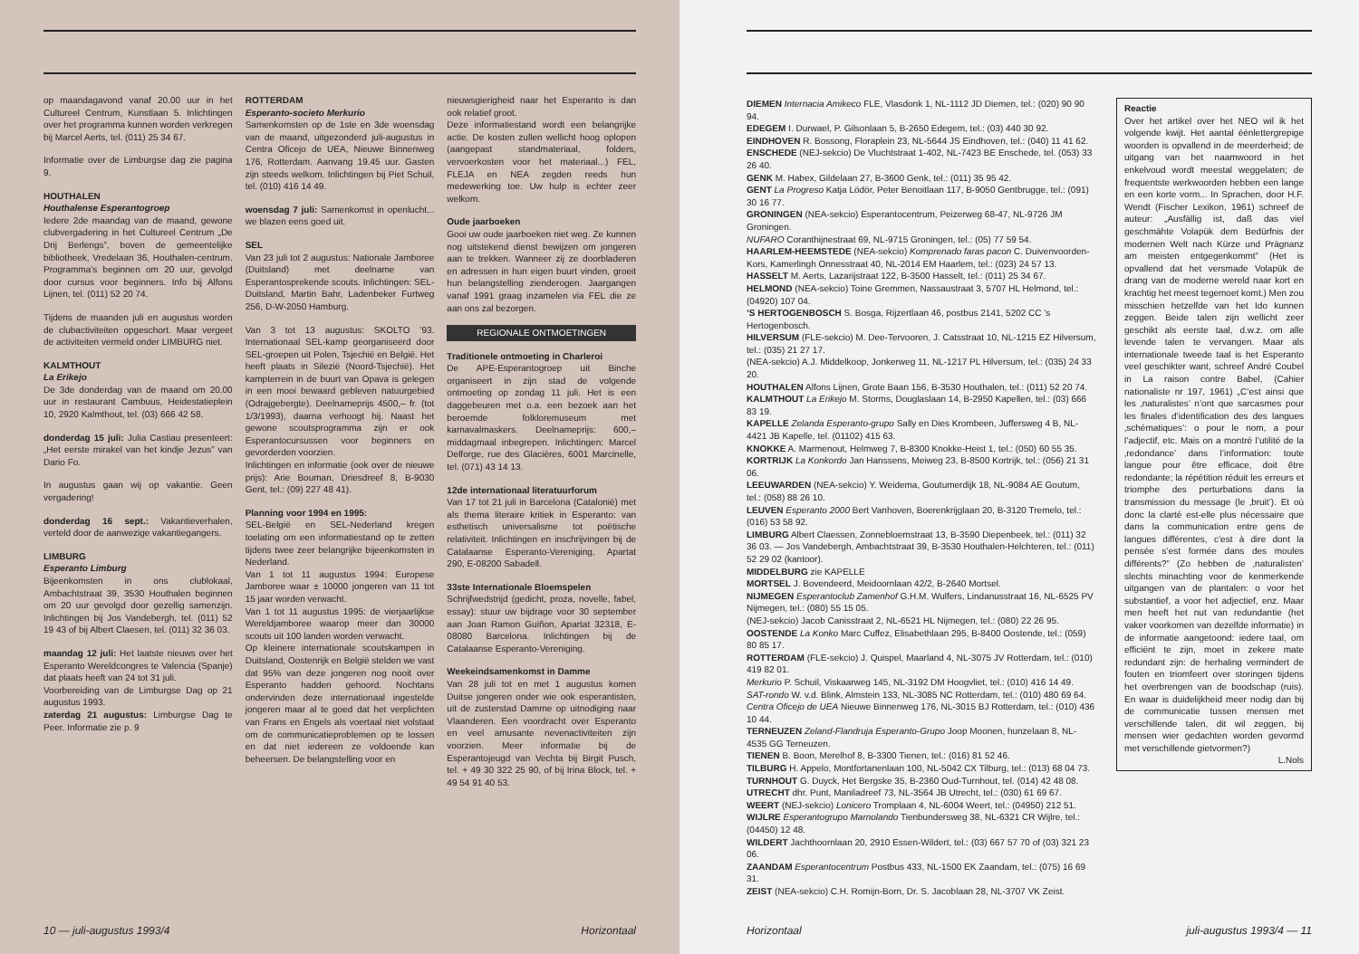op maandagavond vanaf 20.00 uur in het Cultureel Centrum, Kunstlaan 5. Inlichtingen over het programma kunnen worden verkregen bij Marcel Aerts, tel. (011) 25 34 67.
Informatie over de Limburgse dag zie pagina 9.
HOUTHALEN
Houthalense Esperantogroep
Iedere 2de maandag van de maand, gewone clubvergadering in het Cultureel Centrum „De Drij Berlengs”, boven de gemeentelijke bibliotheek, Vredelaan 36, Houthalen-centrum. Programma’s beginnen om 20 uur, gevolgd door cursus voor beginners. Info bij Alfons Lijnen, tel. (011) 52 20 74.
Tijdens de maanden juli en augustus worden de clubactiviteiten opgeschort. Maar vergeet de activiteiten vermeld onder LIMBURG niet.
KALMTHOUT
La Erikejo
De 3de donderdag van de maand om 20.00 uur in restaurant Cambuus, Heidestatieplein 10, 2920 Kalmthout, tel. (03) 666 42 58.
donderdag 15 juli: Julia Castiau presenteert: „Het eerste mirakel van het kindje Jezus” van Dario Fo.
In augustus gaan wij op vakantie. Geen vergadering!
donderdag 16 sept.: Vakantieverhalen, verteld door de aanwezige vakantiegangers.
LIMBURG
Esperanto Limburg
Bijeenkomsten in ons clublokaal, Ambachtstraat 39, 3530 Houthalen beginnen om 20 uur gevolgd door gezellig samenzijn. Inlichtingen bij Jos Vandebergh, tel. (011) 52 19 43 of bij Albert Claesen, tel. (011) 32 36 03.
maandag 12 juli: Het laatste nieuws over het Esperanto Wereldcongres te Valencia (Spanje) dat plaats heeft van 24 tot 31 juli.
Voorbereiding van de Limburgse Dag op 21 augustus 1993.
zaterdag 21 augustus: Limburgse Dag te Peer. Informatie zie p. 9
ROTTERDAM
Esperanto-societo Merkurio
Samenkomsten op de 1ste en 3de woensdag van de maand, uitgezonderd juli-augustus in Centra Oficejo de UEA, Nieuwe Binnenweg 176, Rotterdam. Aanvang 19.45 uur. Gasten zijn steeds welkom. Inlichtingen bij Piet Schuil, tel. (010) 416 14 49.
woensdag 7 juli: Samenkomst in openlucht... we blazen eens goed uit.
SEL
Van 23 juli tot 2 augustus: Nationale Jamboree (Duitsland) met deelname van Esperantosprekende scouts. Inlichtingen: SEL-Duitsland, Martin Bahr, Ladenbeker Furtweg 256, D-W-2050 Hamburg.
Van 3 tot 13 augustus: SKOLTO ’93. Internationaal SEL-kamp georganiseerd door SEL-groepen uit Polen, Tsjechië en België. Het heeft plaats in Silezië (Noord-Tsjechië). Het kampterrein in de buurt van Opava is gelegen in een mooi bewaard gebleven natuurgebied (Odrajgebergte). Deelnameprijs 4500,– fr. (tot 1/3/1993), daarna verhoogt hij. Naast het gewone scoutsprogramma zijn er ook Esperantocursussen voor beginners en gevorderden voorzien.
Inlichtingen en informatie (ook over de nieuwe prijs): Arie Bouman, Driesdreef 8, B-9030 Gent, tel.: (09) 227 48 41).
Planning voor 1994 en 1995:
SEL-België en SEL-Nederland kregen toelating om een informatiestand op te zetten tijdens twee zeer belangrijke bijeenkomsten in Nederland.
Van 1 tot 11 augustus 1994: Europese Jamboree waar ± 10000 jongeren van 11 tot 15 jaar worden verwacht.
Van 1 tot 11 augustus 1995: de vierjaarlijkse Wereldjamboree waarop meer dan 30000 scouts uit 100 landen worden verwacht.
Op kleinere internationale scoutskampen in Duitsland, Oostenrijk en België stelden we vast dat 95% van deze jongeren nog nooit over Esperanto hadden gehoord. Nochtans ondervinden deze internationaal ingestelde jongeren maar al te goed dat het verplichten van Frans en Engels als voertaal niet volstaat om de communicatieproblemen op te lossen en dat niet iedereen ze voldoende kan beheersen. De belangstelling voor en
nieuwsgierigheid naar het Esperanto is dan ook relatief groot.
Deze informatiestand wordt een belangrijke actie. De kosten zullen wellicht hoog oplopen (aangepast standmateriaal, folders, vervoerkosten voor het materiaal...) FEL, FLEJA en NEA zegden reeds hun medewerking toe. Uw hulp is echter zeer welkom.
Oude jaarboeken
Gooi uw oude jaarboeken niet weg. Ze kunnen nog uitstekend dienst bewijzen om jongeren aan te trekken. Wanneer zij ze doorbladeren en adressen in hun eigen buurt vinden, groeit hun belangstelling zienderogen. Jaargangen vanaf 1991 graag inzamelen via FEL die ze aan ons zal bezorgen.
REGIONALE ONTMOETINGEN
Traditionele ontmoeting in Charleroi
De APE-Esperantogroep uit Binche organiseert in zijn stad de volgende ontmoeting op zondag 11 juli. Het is een daggebeuren met o.a. een bezoek aan het beroemde folkloremuseum met karnavalmaskers. Deelnameprijs: 600,– middagmaal inbegrepen. Inlichtingen: Marcel Delforge, rue des Glacières, 6001 Marcinelle, tel. (071) 43 14 13.
12de internationaal literatuurforum
Van 17 tot 21 juli in Barcelona (Catalonië) met als thema literaire kritiek in Esperanto: van esthetisch universalisme tot poëtische relativiteit. Inlichtingen en inschrijvingen bij de Catalaanse Esperanto-Vereniging, Apartat 290, E-08200 Sabadell.
33ste Internationale Bloemspelen
Schrijfwedstrijd (gedicht, proza, novelle, fabel, essay): stuur uw bijdrage voor 30 september aan Joan Ramon Guiñon, Apartat 32318, E-08080 Barcelona. Inlichtingen bij de Catalaanse Esperanto-Vereniging.
Weekeindsamenkomst in Damme
Van 28 juli tot en met 1 augustus komen Duitse jongeren onder wie ook esperantisten, uit de zusterstad Damme op uitnodiging naar Vlaanderen. Een voordracht over Esperanto en veel amusante nevenactiviteiten zijn voorzien. Meer informatie bij de Esperantojeugd van Vechta bij Birgit Pusch, tel. + 49 30 322 25 90, of bij Irina Block, tel. + 49 54 91 40 53.
10 — juli-augustus 1993/4 Horizontaal
DIEMEN Internacia Amikeco FLE, Vlasdonk 1, NL-1112 JD Diemen, tel.: (020) 90 90 94.
EDEGEM I. Durwael, P. Gilsonlaan 5, B-2650 Edegem, tel.: (03) 440 30 92.
EINDHOVEN R. Bossong, Floraplein 23, NL-5644 JS Eindhoven, tel.: (040) 11 41 62.
ENSCHEDE (NEJ-sekcio) De Vluchtstraat 1-402, NL-7423 BE Enschede, tel. (053) 33 26 40.
GENK M. Habex, Gildelaan 27, B-3600 Genk, tel.: (011) 35 95 42.
GENT La Progreso Katja Lödör, Peter Benoitlaan 117, B-9050 Gentbrugge, tel.: (091) 30 16 77.
GRONINGEN (NEA-sekcio) Esperantocentrum, Peizerweg 68-47, NL-9726 JM Groningen.
NUFARO Coranthijnestraat 69, NL-9715 Groningen, tel.: (05) 77 59 54.
HAARLEM-HEEMSTEDE (NEA-sekcio) Komprenado faras pacon C. Duivenvoorden-Kors, Kamerlingh Onnesstraat 40, NL-2014 EM Haarlem, tel.: (023) 24 57 13.
HASSELT M. Aerts, Lazarijstraat 122, B-3500 Hasselt, tel.: (011) 25 34 67.
HELMOND (NEA-sekcio) Toine Gremmen, Nassaustraat 3, 5707 HL Helmond, tel.: (04920) 107 04.
’S HERTOGENBOSCH S. Bosga, Rijzertlaan 46, postbus 2141, 5202 CC ’s Hertogenbosch.
HILVERSUM (FLE-sekcio) M. Dee-Tervooren, J. Catsstraat 10, NL-1215 EZ Hilversum, tel.: (035) 21 27 17.
(NEA-sekcio) A.J. Middelkoop, Jonkerweg 11, NL-1217 PL Hilversum, tel.: (035) 24 33 20.
HOUTHALEN Alfons Lijnen, Grote Baan 156, B-3530 Houthalen, tel.: (011) 52 20 74.
KALMTHOUT La Erikejo M. Storms, Douglaslaan 14, B-2950 Kapellen, tel.: (03) 666 83 19.
KAPELLE Zelanda Esperanto-grupo Sally en Dies Krombeen, Juffersweg 4 B, NL-4421 JB Kapelle, tel. (01102) 415 63.
KNOKKE A. Marmenout, Helmweg 7, B-8300 Knokke-Heist 1, tel.: (050) 60 55 35.
KORTRIJK La Konkordo Jan Hanssens, Meiweg 23, B-8500 Kortrijk, tel.: (056) 21 31 06.
LEEUWARDEN (NEA-sekcio) Y. Weidema, Goutumerdijk 18, NL-9084 AE Goutum, tel.: (058) 88 26 10.
LEUVEN Esperanto 2000 Bert Vanhoven, Boerenkrijglaan 20, B-3120 Tremelo, tel.: (016) 53 58 92.
LIMBURG Albert Claessen, Zonnebloemstraat 13, B-3590 Diepenbeek, tel.: (011) 32 36 03. — Jos Vandebergh, Ambachtstraat 39, B-3530 Houthalen-Helchteren, tel.: (011) 52 29 02 (kantoor).
MIDDELBURG zie KAPELLE
MORTSEL J. Bovendeerd, Meidoornlaan 42/2, B-2640 Mortsel.
NIJMEGEN Esperantoclub Zamenhof G.H.M. Wulfers, Lindanusstraat 16, NL-6525 PV Nijmegen, tel.: (080) 55 15 05.
(NEJ-sekcio) Jacob Canisstraat 2, NL-6521 HL Nijmegen, tel.: (080) 22 26 95.
OOSTENDE La Konko Marc Cuffez, Elisabethlaan 295, B-8400 Oostende, tel.: (059) 80 85 17.
ROTTERDAM (FLE-sekcio) J. Quispel, Maarland 4, NL-3075 JV Rotterdam, tel.: (010) 419 82 01.
Merkurio P. Schuil, Viskaarweg 145, NL-3192 DM Hoogvliet, tel.: (010) 416 14 49.
SAT-rondo W. v.d. Blink, Almstein 133, NL-3085 NC Rotterdam, tel.: (010) 480 69 64.
Centra Oficejo de UEA Nieuwe Binnenweg 176, NL-3015 BJ Rotterdam, tel.: (010) 436 10 44.
TERNEUZEN Zeland-Flandruja Esperanto-Grupo Joop Moonen, hunzelaan 8, NL-4535 GG Terneuzen.
TIENEN B. Boon, Merelhof 8, B-3300 Tienen, tel.: (016) 81 52 46.
TILBURG H. Appelo, Montfortanenlaan 100, NL-5042 CX Tilburg, tel.: (013) 68 04 73.
TURNHOUT G. Duyck, Het Bergske 35, B-2360 Oud-Turnhout, tel. (014) 42 48 08.
UTRECHT dhr. Punt, Maniladreef 73, NL-3564 JB Utrecht, tel.: (030) 61 69 67.
WEERT (NEJ-sekcio) Lonicero Tromplaan 4, NL-6004 Weert, tel.: (04950) 212 51.
WIJLRE Esperantogrupo Marnolando Tienbundersweg 38, NL-6321 CR Wijlre, tel.: (04450) 12 48.
WILDERT Jachthoornlaan 20, 2910 Essen-Wildert, tel.: (03) 667 57 70 of (03) 321 23 06.
ZAANDAM Esperantocentrum Postbus 433, NL-1500 EK Zaandam, tel.: (075) 16 69 31.
ZEIST (NEA-sekcio) C.H. Romijn-Born, Dr. S. Jacoblaan 28, NL-3707 VK Zeist.
Reactie
Over het artikel over het NEO wil ik het volgende kwijt. Het aantal éénlettergrepige woorden is opvallend in de meerderheid; de uitgang van het naamwoord in het enkelvoud wordt meestal weggelaten; de frequentste werkwoorden hebben een lange en een korte vorm... In Sprachen, door H.F. Wendt (Fischer Lexikon, 1961) schreef de auteur: „Ausfällig ist, daß das viel geschmähte Volapük dem Bedürfnis der modernen Welt nach Kürze und Prägnanz am meisten entgegenkommt” (Het is opvallend dat het versmade Volapük de drang van de moderne wereld naar kort en krachtig het meest tegemoet komt.) Men zou misschien hetzelfde van het Ido kunnen zeggen. Beide talen zijn wellicht zeer geschikt als eerste taal, d.w.z. om alle levende talen te vervangen. Maar als internationale tweede taal is het Esperanto veel geschikter want, schreef André Coubel in La raison contre Babel, (Cahier nationaliste nr 197, 1961) „C’est ainsi que les ‚naturalistes’ n’ont que sarcasmes pour les finales d’identification des des langues ‚schématiques’: o pour le nom, a pour l’adjectif, etc. Mais on a montré l’utilité de la ‚redondance’ dans l’information: toute langue pour être efficace, doit être redondante; la répétition réduit les erreurs et triomphe des perturbations dans la transmission du message (le ‚bruit’). Et où donc la clarté est-elle plus nécessaire que dans la communication entre gens de langues différentes, c’est à dire dont la pensée s’est formée dans des moules différents?” (Zo hebben de ‚naturalisten’ slechts minachting voor de kenmerkende uitgangen van de plantalen: o voor het substantief, a voor het adjectief, enz. Maar men heeft het nut van redundantie (het vaker voorkomen van dezelfde informatie) in de informatie aangetoond: iedere taal, om efficiënt te zijn, moet in zekere mate redundant zijn: de herhaling vermindert de fouten en triomfeert over storingen tijdens het overbrengen van de boodschap (ruis). En waar is duidelijkheid meer nodig dan bij de communicatie tussen mensen met verschillende talen, dit wil zeggen, bij mensen wier gedachten worden gevormd met verschillende gietvormen?)
L.Nols
Horizontaal juli-augustus 1993/4 — 11